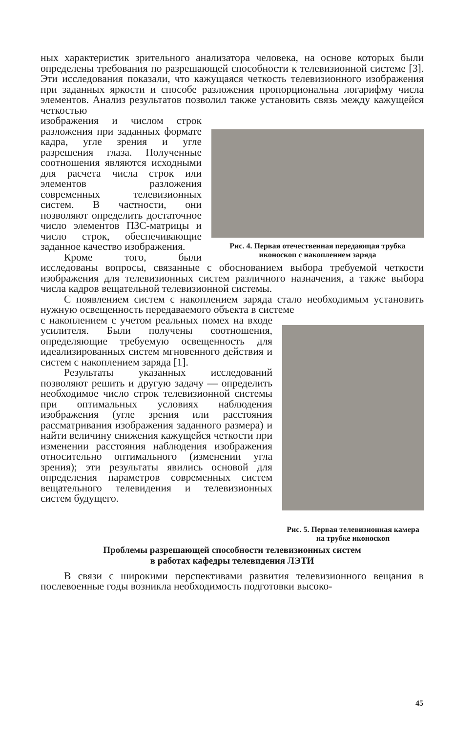ных характеристик зрительного анализатора человека, на основе которых были определены требования по разрешающей способности к телевизионной системе [3]. Эти исследования показали, что кажущаяся четкость телевизионного изображения при заданных яркости и способе разложения пропорциональна логарифму числа элементов. Анализ результатов позволил также установить связь между кажущейся четкостью
Рис. 4. Первая отечественная передающая трубка иконоскоп с накоплением заряда
изображения и числом строк разложения при заданных формате кадра, угле зрения и угле разрешения глаза. Полученные соотношения являются исходными для расчета числа строк или элементов разложения современных телевизионных систем. В частности, они позволяют определить достаточное число элементов ПЗС-матрицы и число строк, обеспечивающие заданное качество изображения.
Кроме того, были исследованы вопросы, связанные с обоснованием выбора требуемой четкости изображения для телевизионных систем различного назначения, а также выбора числа кадров вещательной телевизионной системы.
С появлением систем с накоплением заряда стало необходимым установить нужную освещенность передаваемого объекта в системе
Рис. 5. Первая телевизионная камера на трубке иконоскоп
с накоплением с учетом реальных помех на входе усилителя. Были получены соотношения, определяющие требуемую освещенность для идеализированных систем мгновенного действия и систем с накоплением заряда [1].
Результаты указанных исследований позволяют решить и другую задачу — определить необходимое число строк телевизионной системы при оптимальных условиях наблюдения изображения (угле зрения или расстояния рассматривания изображения заданного размера) и найти величину снижения кажущейся четкости при изменении расстояния наблюдения изображения относительно оптимального (изменении угла зрения); эти результаты явились основой для определения параметров современных систем вещательного телевидения и телевизионных систем будущего.
Проблемы разрешающей способности телевизионных систем
в работах кафедры телевидения ЛЭТИ
В связи с широкими перспективами развития телевизионного вещания в послевоенные годы возникла необходимость подготовки высоко-
45